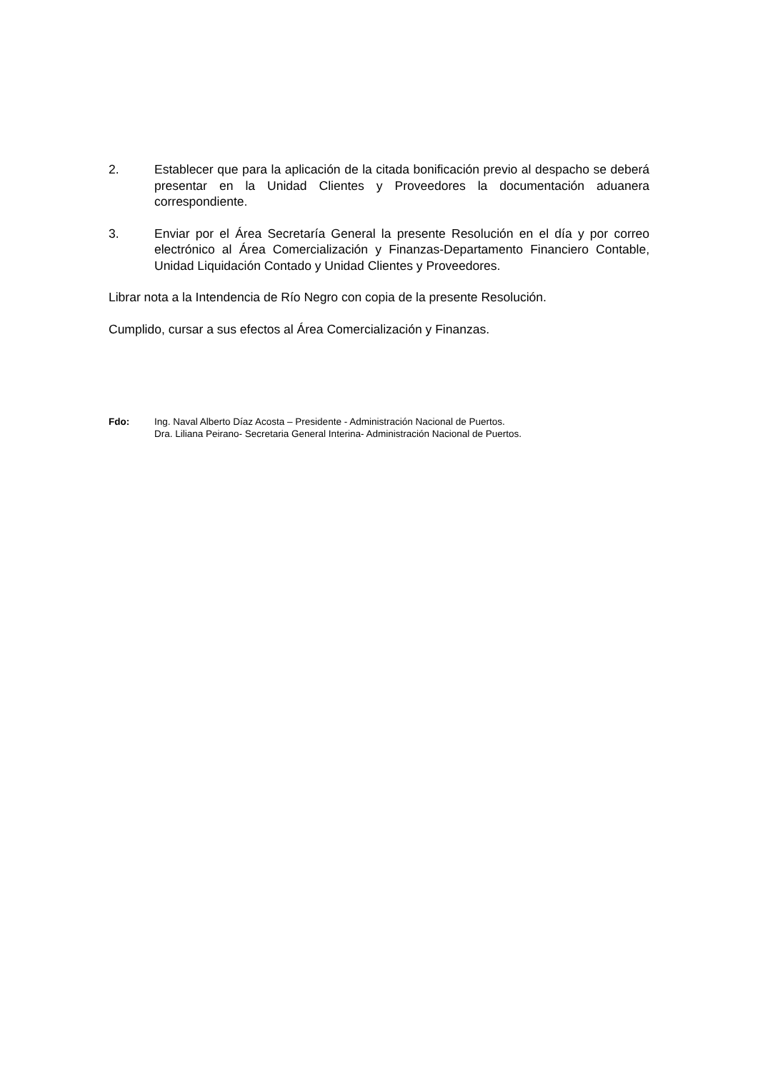2. Establecer que para la aplicación de la citada bonificación previo al despacho se deberá presentar en la Unidad Clientes y Proveedores la documentación aduanera correspondiente.
3. Enviar por el Área Secretaría General la presente Resolución en el día y por correo electrónico al Área Comercialización y Finanzas-Departamento Financiero Contable, Unidad Liquidación Contado y Unidad Clientes y Proveedores.
Librar nota a la Intendencia de Río Negro con copia de la presente Resolución.
Cumplido, cursar a sus efectos al Área Comercialización y Finanzas.
Fdo: Ing. Naval Alberto Díaz Acosta – Presidente - Administración Nacional de Puertos.
Dra. Liliana Peirano- Secretaria General Interina- Administración Nacional de Puertos.